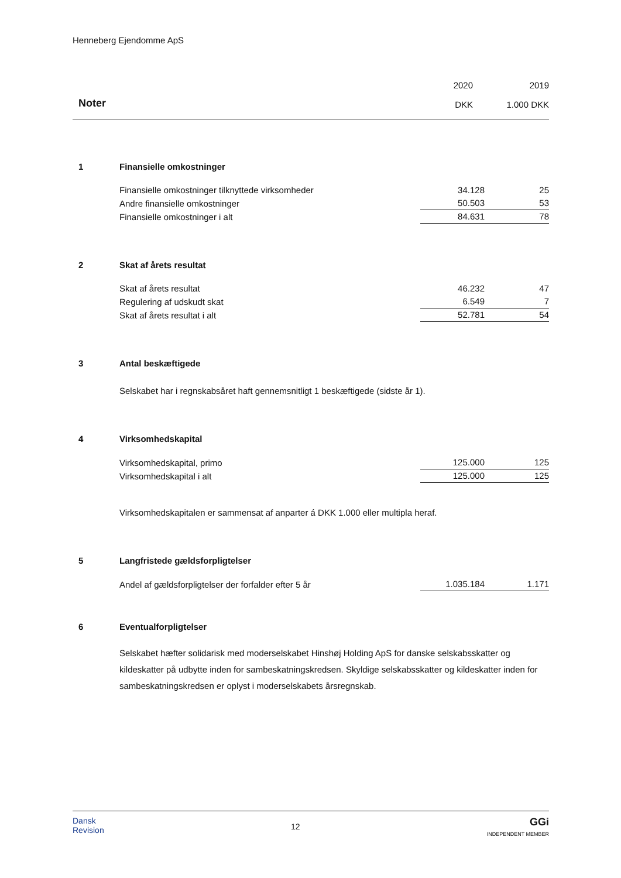Henneberg Ejendomme ApS
| | | 2020 | | 2019 |
| Noter | | DKK | | 1.000 DKK |
| 1 | Finansielle omkostninger | | | |
| | Finansielle omkostninger tilknyttede virksomheder | 34.128 | | 25 |
| | Andre finansielle omkostninger | 50.503 | | 53 |
| | Finansielle omkostninger i alt | 84.631 | | 78 |
| 2 | Skat af årets resultat | | | |
| | Skat af årets resultat | 46.232 | | 47 |
| | Regulering af udskudt skat | 6.549 | | 7 |
| | Skat af årets resultat i alt | 52.781 | | 54 |
| 3 | Antal beskæftigede | | | |
| | Selskabet har i regnskabsåret haft gennemsnitligt 1 beskæftigede (sidste år 1). | | | |
| 4 | Virksomhedskapital | | | |
| | Virksomhedskapital, primo | 125.000 | | 125 |
| | Virksomhedskapital i alt | 125.000 | | 125 |
| | Virksomhedskapitalen er sammensat af anparter á DKK 1.000 eller multipla heraf. | | | |
| 5 | Langfristede gældsforpligtelser | | | |
| | Andel af gældsforpligtelser der forfalder efter 5 år | 1.035.184 | | 1.171 |
| 6 | Eventualforpligtelser | | | |
| | Selskabet hæfter solidarisk med moderselskabet Hinshøj Holding ApS for danske selskabsskatter og kildeskatter på udbytte inden for sambeskatningskredsen. Skyldige selskabsskatter og kildeskatter inden for sambeskatningskredsen er oplyst i moderselskabets årsregnskab. | | | |
Dansk
Revision
12
GGi
INDEPENDENT MEMBER